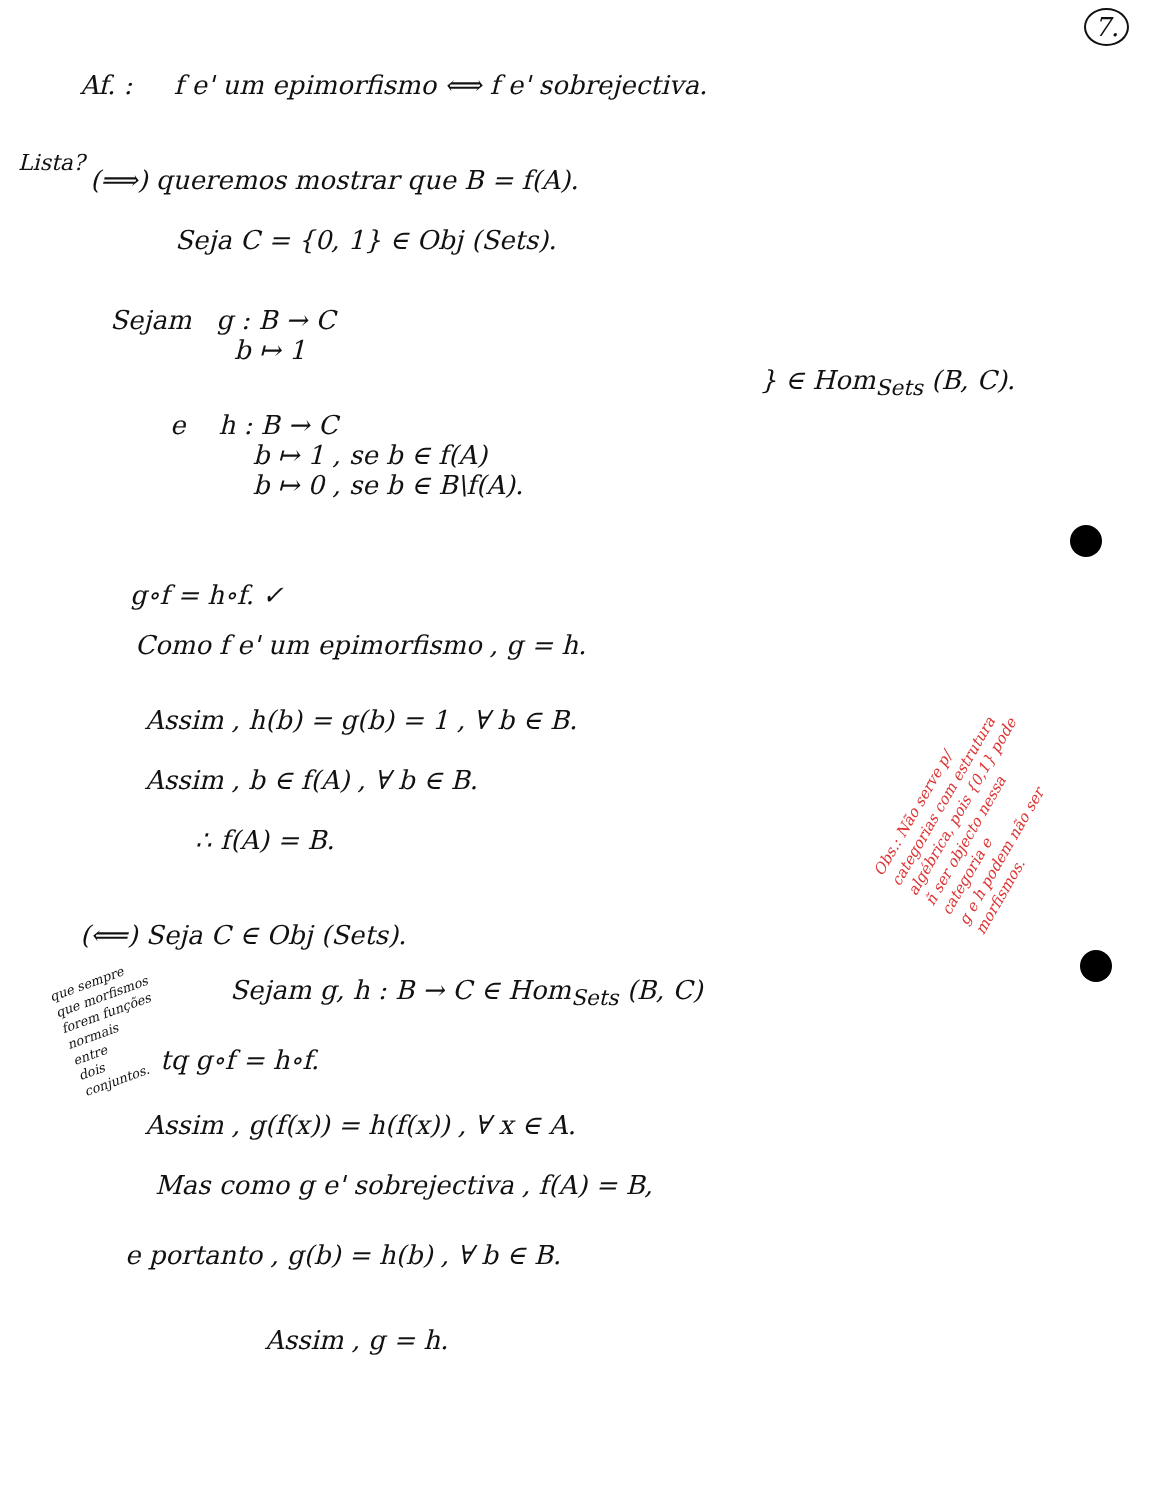7.
Af. : f e' um epimorfismo ⟺ f e' sobrejectiva.
Lista?
(⟹) queremos mostrar que B = f(A).
Seja C = {0, 1} ∈ Obj (Sets).
Sejam g : B → C
b ↦ 1
} ∈ Hom<sub>Sets</sub> (B, C).
e h : B → C
b ↦ 1 , se b ∈ f(A)
b ↦ 0 , se b ∈ B\f(A).
g∘f = h∘f. ✓
Como f e' um epimorfismo , g = h.
Assim , h(b) = g(b) = 1 , ∀ b ∈ B.
Assim , b ∈ f(A) , ∀ b ∈ B.
∴ f(A) = B.
Obs.: Não serve p/
categorias com estrutura
algébrica, pois {0,1} pode
ñ ser objecto nessa
categoria e
g e h podem não ser
morfismos.
(⟸) Seja C ∈ Obj (Sets).
Sejam g, h : B → C ∈ Hom<sub>Sets</sub> (B, C)
que sempre
que morfismos
forem funções
normais
entre
dois
conjuntos.
tq g∘f = h∘f.
Assim , g(f(x)) = h(f(x)) , ∀ x ∈ A.
Mas como g e' sobrejectiva , f(A) = B,
e portanto , g(b) = h(b) , ∀ b ∈ B.
Assim , g = h.